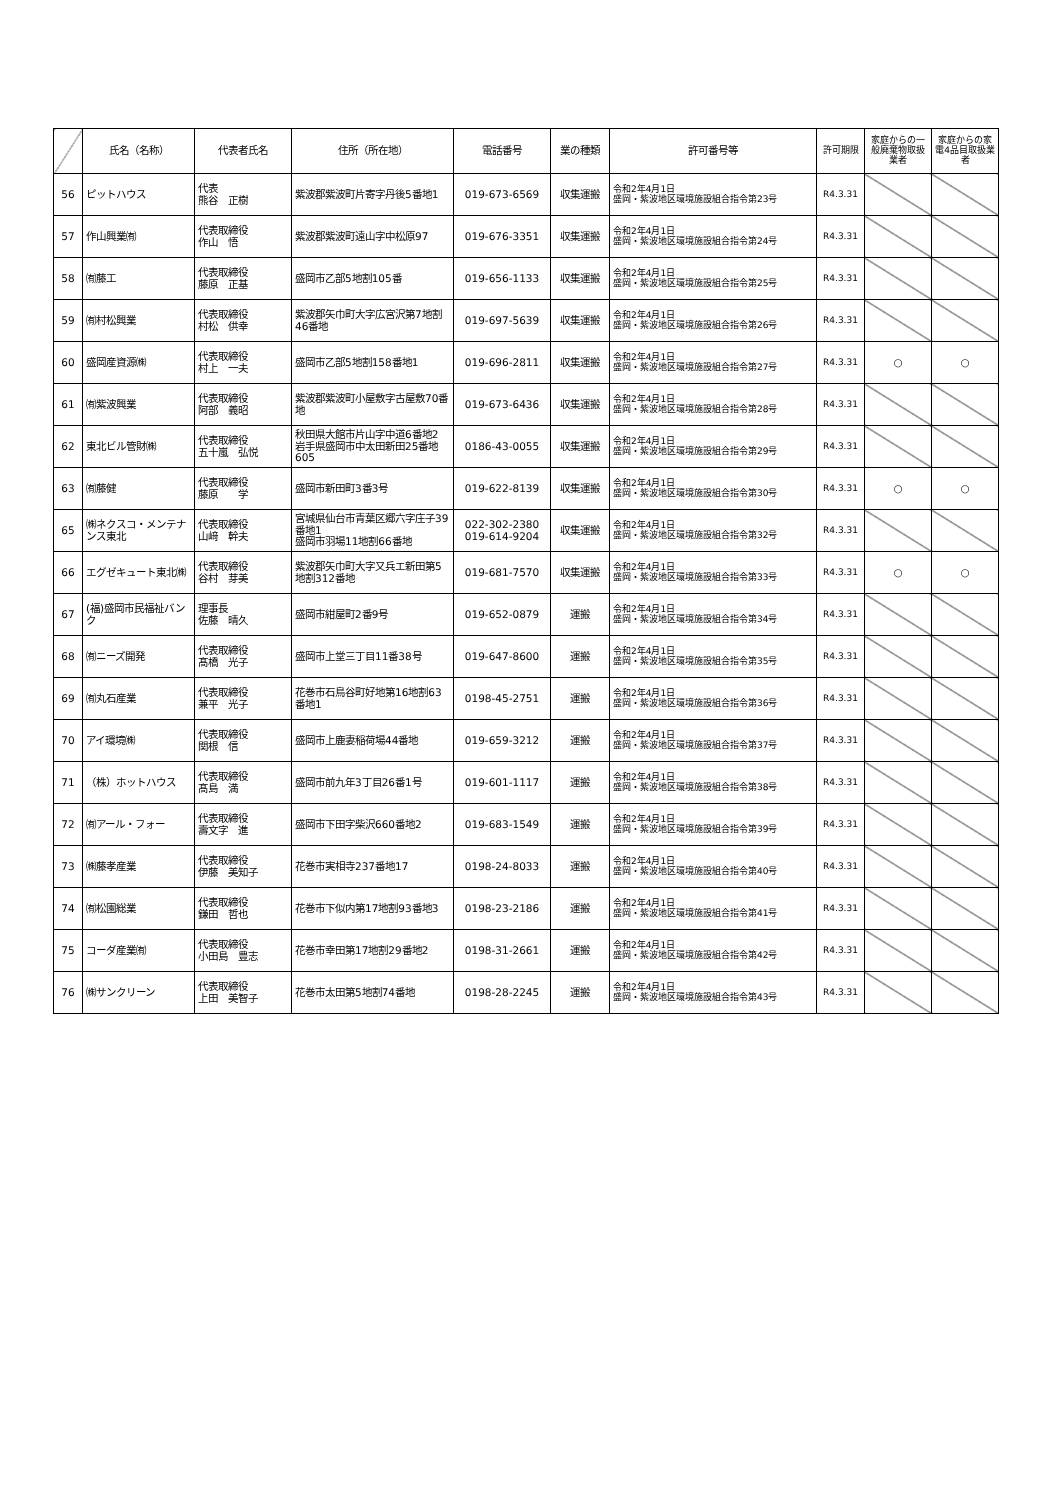| | 氏名（名称） | 代表者氏名 | 住所（所在地） | 電話番号 | 業の種類 | 許可番号等 | 許可期限 | 家庭からの一般廃棄物取扱業者 | 家庭からの家電4品目取扱業者 |
| --- | --- | --- | --- | --- | --- | --- | --- | --- | --- |
| 56 | ピットハウス | 代表 熊谷 正樹 | 紫波郡紫波町片寄字丹後5番地1 | 019-673-6569 | 収集運搬 | 令和2年4月1日 盛岡・紫波地区環境施設組合指令第23号 | R4.3.31 | | |
| 57 | 作山興業㈲ | 代表取締役 作山 悟 | 紫波郡紫波町遠山字中松原97 | 019-676-3351 | 収集運搬 | 令和2年4月1日 盛岡・紫波地区環境施設組合指令第24号 | R4.3.31 | | |
| 58 | ㈲藤工 | 代表取締役 藤原 正基 | 盛岡市乙部5地割105番 | 019-656-1133 | 収集運搬 | 令和2年4月1日 盛岡・紫波地区環境施設組合指令第25号 | R4.3.31 | | |
| 59 | ㈲村松興業 | 代表取締役 村松 供幸 | 紫波郡矢巾町大字広宮沢第7地割46番地 | 019-697-5639 | 収集運搬 | 令和2年4月1日 盛岡・紫波地区環境施設組合指令第26号 | R4.3.31 | | |
| 60 | 盛岡産資源㈱ | 代表取締役 村上 一夫 | 盛岡市乙部5地割158番地1 | 019-696-2811 | 収集運搬 | 令和2年4月1日 盛岡・紫波地区環境施設組合指令第27号 | R4.3.31 | ○ | ○ |
| 61 | ㈲紫波興業 | 代表取締役 阿部 義昭 | 紫波郡紫波町小屋敷字古屋敷70番地 | 019-673-6436 | 収集運搬 | 令和2年4月1日 盛岡・紫波地区環境施設組合指令第28号 | R4.3.31 | | |
| 62 | 東北ビル管財㈱ | 代表取締役 五十嵐 弘悦 | 秋田県大館市片山字中道6番地2 岩手県盛岡市中太田新田25番地605 | 0186-43-0055 | 収集運搬 | 令和2年4月1日 盛岡・紫波地区環境施設組合指令第29号 | R4.3.31 | | |
| 63 | ㈲藤健 | 代表取締役 藤原 学 | 盛岡市新田町3番3号 | 019-622-8139 | 収集運搬 | 令和2年4月1日 盛岡・紫波地区環境施設組合指令第30号 | R4.3.31 | ○ | ○ |
| 65 | ㈱ネクスコ・メンテナンス東北 | 代表取締役 山﨑 幹夫 | 宮城県仙台市青葉区郷六字庄子39番地1 盛岡市羽場11地割66番地 | 022-302-2380 019-614-9204 | 収集運搬 | 令和2年4月1日 盛岡・紫波地区環境施設組合指令第32号 | R4.3.31 | | |
| 66 | エグゼキュート東北㈱ | 代表取締役 谷村 芽美 | 紫波郡矢巾町大字又兵エ新田第5地割312番地 | 019-681-7570 | 収集運搬 | 令和2年4月1日 盛岡・紫波地区環境施設組合指令第33号 | R4.3.31 | ○ | ○ |
| 67 | (福)盛岡市民福祉バンク | 理事長 佐藤 晴久 | 盛岡市紺屋町2番9号 | 019-652-0879 | 運搬 | 令和2年4月1日 盛岡・紫波地区環境施設組合指令第34号 | R4.3.31 | | |
| 68 | ㈲ニーズ開発 | 代表取締役 髙橋 光子 | 盛岡市上堂三丁目11番38号 | 019-647-8600 | 運搬 | 令和2年4月1日 盛岡・紫波地区環境施設組合指令第35号 | R4.3.31 | | |
| 69 | ㈲丸石産業 | 代表取締役 兼平 光子 | 花巻市石鳥谷町好地第16地割63番地1 | 0198-45-2751 | 運搬 | 令和2年4月1日 盛岡・紫波地区環境施設組合指令第36号 | R4.3.31 | | |
| 70 | アイ環境㈱ | 代表取締役 関根 信 | 盛岡市上鹿妻稲荷場44番地 | 019-659-3212 | 運搬 | 令和2年4月1日 盛岡・紫波地区環境施設組合指令第37号 | R4.3.31 | | |
| 71 | （株）ホットハウス | 代表取締役 髙島 満 | 盛岡市前九年3丁目26番1号 | 019-601-1117 | 運搬 | 令和2年4月1日 盛岡・紫波地区環境施設組合指令第38号 | R4.3.31 | | |
| 72 | ㈲アール・フォー | 代表取締役 壽文字 進 | 盛岡市下田字柴沢660番地2 | 019-683-1549 | 運搬 | 令和2年4月1日 盛岡・紫波地区環境施設組合指令第39号 | R4.3.31 | | |
| 73 | ㈱藤孝産業 | 代表取締役 伊藤 美知子 | 花巻市実相寺237番地17 | 0198-24-8033 | 運搬 | 令和2年4月1日 盛岡・紫波地区環境施設組合指令第40号 | R4.3.31 | | |
| 74 | ㈲松園総業 | 代表取締役 鎌田 哲也 | 花巻市下似内第17地割93番地3 | 0198-23-2186 | 運搬 | 令和2年4月1日 盛岡・紫波地区環境施設組合指令第41号 | R4.3.31 | | |
| 75 | コーダ産業㈲ | 代表取締役 小田島 豊志 | 花巻市幸田第17地割29番地2 | 0198-31-2661 | 運搬 | 令和2年4月1日 盛岡・紫波地区環境施設組合指令第42号 | R4.3.31 | | |
| 76 | ㈱サンクリーン | 代表取締役 上田 美智子 | 花巻市太田第5地割74番地 | 0198-28-2245 | 運搬 | 令和2年4月1日 盛岡・紫波地区環境施設組合指令第43号 | R4.3.31 | | |